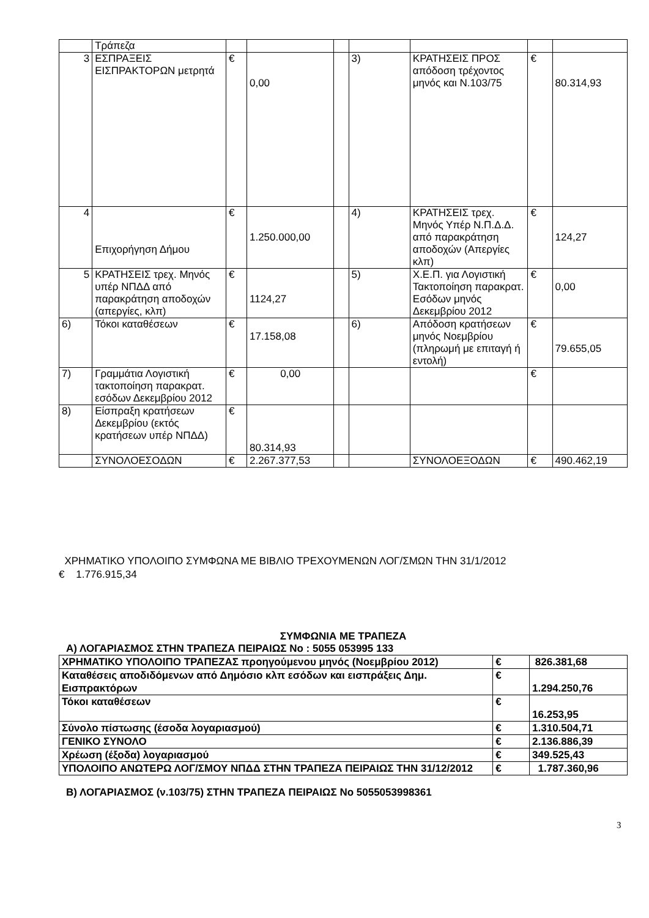| | Τράπεζα | | | | | | | |
| 3 | ΕΣΠΡΑΞΕΙΣ ΕΙΣΠΡΑΚΤΟΡΩΝ μετρητά | € | 0,00 | | 3) | ΚΡΑΤΗΣΕΙΣ ΠΡΟΣ απόδοση τρέχοντος μηνός και Ν.103/75 | € | 80.314,93 |
| 4 | Επιχορήγηση Δήμου | € | 1.250.000,00 | | 4) | ΚΡΑΤΗΣΕΙΣ τρεχ. Μηνός Υπέρ Ν.Π.Δ.Δ. από παρακράτηση αποδοχών (Απεργίες κλπ) | € | 124,27 |
| 5 | ΚΡΑΤΗΣΕΙΣ τρεχ. Μηνός υπέρ ΝΠΔΔ από παρακράτηση αποδοχών (απεργίες, κλπ) | € | 1124,27 | | 5) | Χ.Ε.Π. για Λογιστική Τακτοποίηση παρακρατ. Εσόδων μηνός Δεκεμβρίου 2012 | € | 0,00 |
| 6) | Τόκοι καταθέσεων | € | 17.158,08 | | 6) | Απόδοση κρατήσεων μηνός Νοεμβρίου (πληρωμή με επιταγή ή εντολή) | € | 79.655,05 |
| 7) | Γραμμάτια Λογιστική τακτοποίηση παρακρατ. εσόδων Δεκεμβρίου 2012 | € | 0,00 | | | | € | |
| 8) | Είσπραξη κρατήσεων Δεκεμβρίου (εκτός κρατήσεων υπέρ ΝΠΔΔ) | € | 80.314,93 | | | | | |
| | ΣΥΝΟΛΟΕΣΟΔΩΝ | € | 2.267.377,53 | | | ΣΥΝΟΛΟΕΞΟΔΩΝ | € | 490.462,19 |
ΧΡΗΜΑΤΙΚΟ ΥΠΟΛΟΙΠΟ ΣΥΜΦΩΝΑ ΜΕ ΒΙΒΛΙΟ ΤΡΕΧΟΥΜΕΝΩΝ ΛΟΓ/ΣΜΩΝ ΤΗΝ 31/1/2012
€ 1.776.915,34
ΣΥΜΦΩΝΙΑ ΜΕ ΤΡΑΠΕΖΑ
Α) ΛΟΓΑΡΙΑΣΜΟΣ ΣΤΗΝ ΤΡΑΠΕΖΑ ΠΕΙΡΑΙΩΣ Νο : 5055 053995 133
| ΧΡΗΜΑΤΙΚΟ ΥΠΟΛΟΙΠΟ ΤΡΑΠΕΖΑΣ προηγούμενου μηνός (Νοεμβρίου 2012) | € | 826.381,68 |
| Καταθέσεις αποδιδόμενων από Δημόσιο κλπ εσόδων και εισπράξεις Δημ. Εισπρακτόρων | € | 1.294.250,76 |
| Τόκοι καταθέσεων | € | 16.253,95 |
| Σύνολο πίστωσης (έσοδα λογαριασμού) | € | 1.310.504,71 |
| ΓΕΝΙΚΟ ΣΥΝΟΛΟ | € | 2.136.886,39 |
| Χρέωση (έξοδα) λογαριασμού | € | 349.525,43 |
| ΥΠΟΛΟΙΠΟ ΑΝΩΤΕΡΩ ΛΟΓ/ΣΜΟΥ ΝΠΔΔ ΣΤΗΝ ΤΡΑΠΕΖΑ ΠΕΙΡΑΙΩΣ ΤΗΝ 31/12/2012 | € | 1.787.360,96 |
Β) ΛΟΓΑΡΙΑΣΜΟΣ (ν.103/75) ΣΤΗΝ ΤΡΑΠΕΖΑ ΠΕΙΡΑΙΩΣ Νο 5055053998361
3